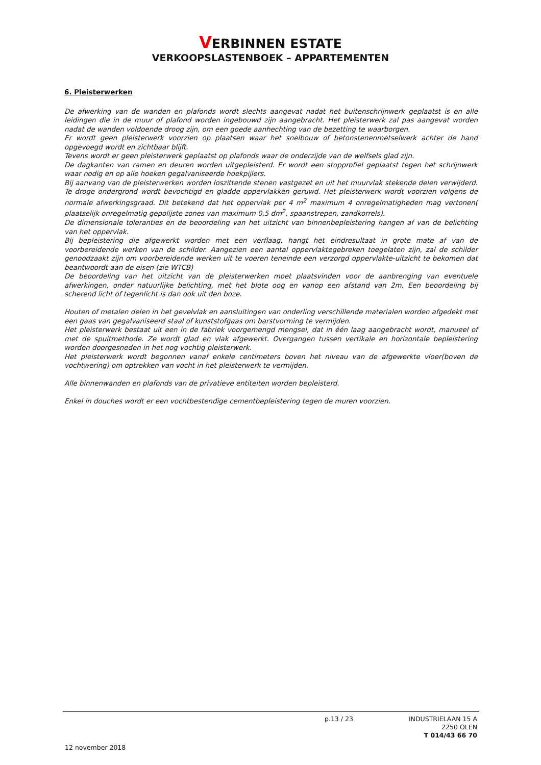VERBINNEN ESTATE
VERKOOPSLASTENBOEK – APPARTEMENTEN
6. Pleisterwerken
De afwerking van de wanden en plafonds wordt slechts aangevat nadat het buitenschrijnwerk geplaatst is en alle leidingen die in de muur of plafond worden ingebouwd zijn aangebracht. Het pleisterwerk zal pas aangevat worden nadat de wanden voldoende droog zijn, om een goede aanhechting van de bezetting te waarborgen.
Er wordt geen pleisterwerk voorzien op plaatsen waar het snelbouw of betonstenenmetselwerk achter de hand opgevoegd wordt en zichtbaar blijft.
Tevens wordt er geen pleisterwerk geplaatst op plafonds waar de onderzijde van de welfsels glad zijn.
De dagkanten van ramen en deuren worden uitgepleisterd. Er wordt een stopprofiel geplaatst tegen het schrijnwerk waar nodig en op alle hoeken gegalvaniseerde hoekpijlers.
Bij aanvang van de pleisterwerken worden loszittende stenen vastgezet en uit het muurvlak stekende delen verwijderd. Te droge ondergrond wordt bevochtigd en gladde oppervlakken geruwd. Het pleisterwerk wordt voorzien volgens de normale afwerkingsgraad. Dit betekend dat het oppervlak per 4 m<sup>2</sup> maximum 4 onregelmatigheden mag vertonen( plaatselijk onregelmatig gepolijste zones van maximum 0,5 dm<sup>2</sup>, spaanstrepen, zandkorrels).
De dimensionale toleranties en de beoordeling van het uitzicht van binnenbepleistering hangen af van de belichting van het oppervlak.
Bij bepleistering die afgewerkt worden met een verflaag, hangt het eindresultaat in grote mate af van de voorbereidende werken van de schilder. Aangezien een aantal oppervlaktegebreken toegelaten zijn, zal de schilder genoodzaakt zijn om voorbereidende werken uit te voeren teneinde een verzorgd oppervlakte-uitzicht te bekomen dat beantwoordt aan de eisen (zie WTCB)
De beoordeling van het uitzicht van de pleisterwerken moet plaatsvinden voor de aanbrenging van eventuele afwerkingen, onder natuurlijke belichting, met het blote oog en vanop een afstand van 2m. Een beoordeling bij scherend licht of tegenlicht is dan ook uit den boze.
Houten of metalen delen in het gevelvlak en aansluitingen van onderling verschillende materialen worden afgedekt met een gaas van gegalvaniseerd staal of kunststofgaas om barstvorming te vermijden.
Het pleisterwerk bestaat uit een in de fabriek voorgemengd mengsel, dat in één laag aangebracht wordt, manueel of met de spuitmethode. Ze wordt glad en vlak afgewerkt. Overgangen tussen vertikale en horizontale bepleistering worden doorgesneden in het nog vochtig pleisterwerk.
Het pleisterwerk wordt begonnen vanaf enkele centimeters boven het niveau van de afgewerkte vloer(boven de vochtwering) om optrekken van vocht in het pleisterwerk te vermijden.
Alle binnenwanden en plafonds van de privatieve entiteiten worden bepleisterd.
Enkel in douches wordt er een vochtbestendige cementbepleistering tegen de muren voorzien.
p.13 / 23
INDUSTRIELAAN 15 A
2250 OLEN
T 014/43 66 70
12 november 2018